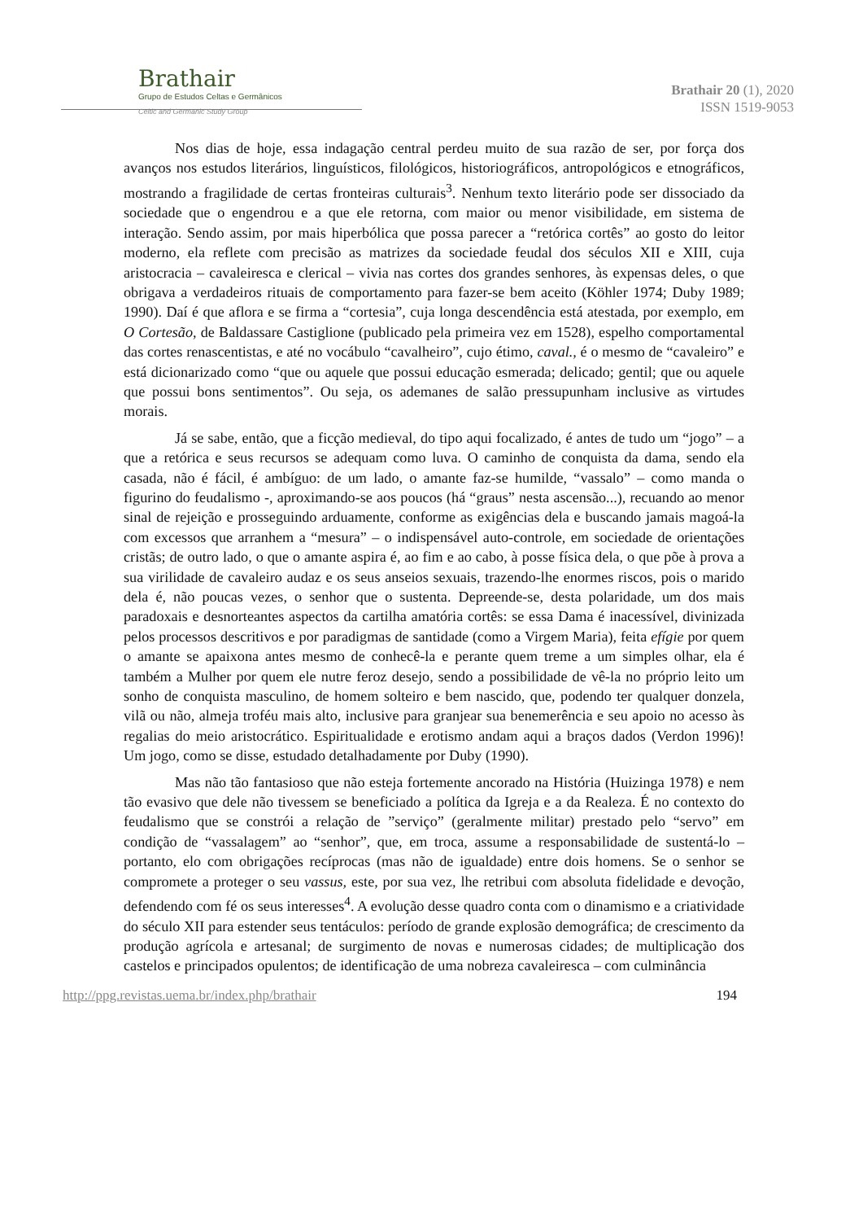Brathair
Grupo de Estudos Celtas e Germânicos
Celtic and Germanic Study Group
Brathair 20 (1), 2020
ISSN 1519-9053
Nos dias de hoje, essa indagação central perdeu muito de sua razão de ser, por força dos avanços nos estudos literários, linguísticos, filológicos, historiográficos, antropológicos e etnográficos, mostrando a fragilidade de certas fronteiras culturais<sup>3</sup>. Nenhum texto literário pode ser dissociado da sociedade que o engendrou e a que ele retorna, com maior ou menor visibilidade, em sistema de interação. Sendo assim, por mais hiperbólica que possa parecer a “retórica cortês” ao gosto do leitor moderno, ela reflete com precisão as matrizes da sociedade feudal dos séculos XII e XIII, cuja aristocracia – cavaleiresca e clerical – vivia nas cortes dos grandes senhores, às expensas deles, o que obrigava a verdadeiros rituais de comportamento para fazer-se bem aceito (Köhler 1974; Duby 1989; 1990). Daí é que aflora e se firma a “cortesia”, cuja longa descendência está atestada, por exemplo, em O Cortesão, de Baldassare Castiglione (publicado pela primeira vez em 1528), espelho comportamental das cortes renascentistas, e até no vocábulo “cavalheiro”, cujo étimo, caval., é o mesmo de “cavaleiro” e está dicionarizado como “que ou aquele que possui educação esmerada; delicado; gentil; que ou aquele que possui bons sentimentos”. Ou seja, os ademanes de salão pressupunham inclusive as virtudes morais.
Já se sabe, então, que a ficção medieval, do tipo aqui focalizado, é antes de tudo um “jogo” – a que a retórica e seus recursos se adequam como luva. O caminho de conquista da dama, sendo ela casada, não é fácil, é ambíguo: de um lado, o amante faz-se humilde, “vassalo” – como manda o figurino do feudalismo -, aproximando-se aos poucos (há “graus” nesta ascensão...), recuando ao menor sinal de rejeição e prosseguindo arduamente, conforme as exigências dela e buscando jamais magoá-la com excessos que arranhem a “mesura” – o indispensável auto-controle, em sociedade de orientações cristãs; de outro lado, o que o amante aspira é, ao fim e ao cabo, à posse física dela, o que põe à prova a sua virilidade de cavaleiro audaz e os seus anseios sexuais, trazendo-lhe enormes riscos, pois o marido dela é, não poucas vezes, o senhor que o sustenta. Depreende-se, desta polaridade, um dos mais paradoxais e desnorteantes aspectos da cartilha amatória cortês: se essa Dama é inacessível, divinizada pelos processos descritivos e por paradigmas de santidade (como a Virgem Maria), feita efígie por quem o amante se apaixona antes mesmo de conhecê-la e perante quem treme a um simples olhar, ela é também a Mulher por quem ele nutre feroz desejo, sendo a possibilidade de vê-la no próprio leito um sonho de conquista masculino, de homem solteiro e bem nascido, que, podendo ter qualquer donzela, vilã ou não, almeja troféu mais alto, inclusive para granjear sua benemerência e seu apoio no acesso às regalias do meio aristocrático. Espiritualidade e erotismo andam aqui a braços dados (Verdon 1996)! Um jogo, como se disse, estudado detalhadamente por Duby (1990).
Mas não tão fantasioso que não esteja fortemente ancorado na História (Huizinga 1978) e nem tão evasivo que dele não tivessem se beneficiado a política da Igreja e a da Realeza. É no contexto do feudalismo que se constrói a relação de ”serviço” (geralmente militar) prestado pelo “servo” em condição de “vassalagem” ao “senhor”, que, em troca, assume a responsabilidade de sustentá-lo – portanto, elo com obrigações recíprocas (mas não de igualdade) entre dois homens. Se o senhor se compromete a proteger o seu vassus, este, por sua vez, lhe retribui com absoluta fidelidade e devoção, defendendo com fé os seus interesses<sup>4</sup>. A evolução desse quadro conta com o dinamismo e a criatividade do século XII para estender seus tentáculos: período de grande explosão demográfica; de crescimento da produção agrícola e artesanal; de surgimento de novas e numerosas cidades; de multiplicação dos castelos e principados opulentos; de identificação de uma nobreza cavaleiresca – com culminância
http://ppg.revistas.uema.br/index.php/brathair 194